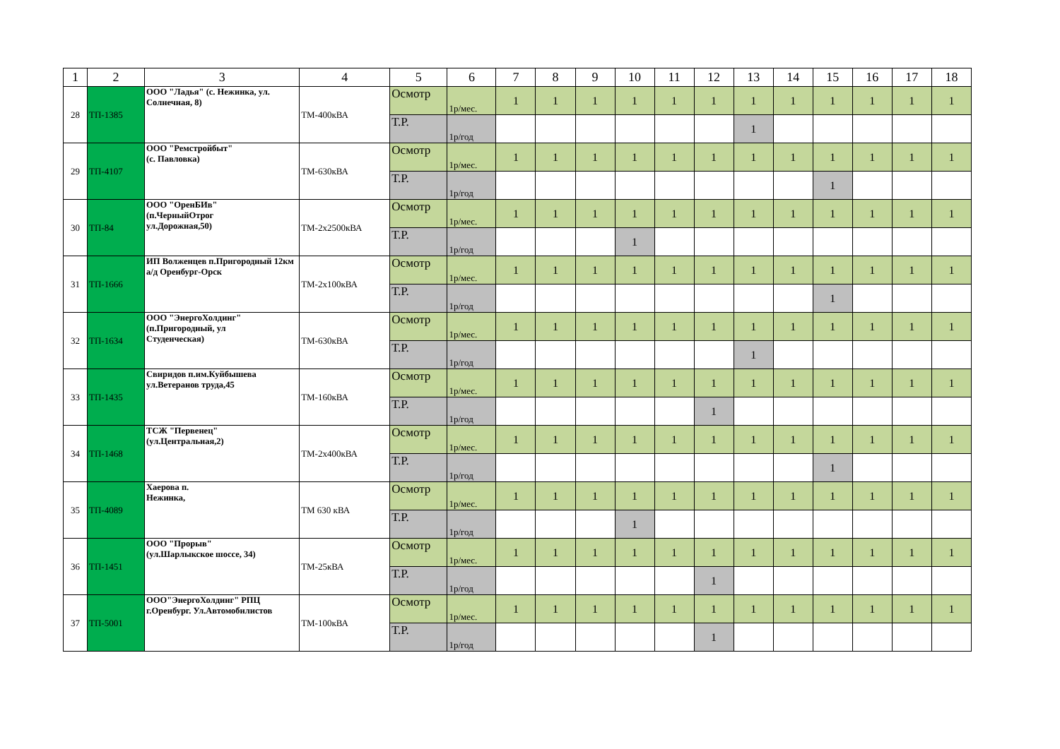| 1 | 2 | 3 | 4 | 5 | 6 | 7 | 8 | 9 | 10 | 11 | 12 | 13 | 14 | 15 | 16 | 17 | 18 |
| --- | --- | --- | --- | --- | --- | --- | --- | --- | --- | --- | --- | --- | --- | --- | --- | --- | --- |
| 28 | ТП-1385 | ООО "Ладья" (с. Нежинка, ул. Солнечная, 8) | ТМ-400кВА | Осмотр | 1р/мес. | 1 | 1 | 1 | 1 | 1 | 1 | 1 | 1 | 1 | 1 | 1 | 1 |
| | | | | Т.Р. | 1р/год | | | | | | | 1 | | | | | |
| 29 | ТП-4107 | ООО "Ремстройбыт" (с. Павловка) | ТМ-630кВА | Осмотр | 1р/мес. | 1 | 1 | 1 | 1 | 1 | 1 | 1 | 1 | 1 | 1 | 1 | 1 |
| | | | | Т.Р. | 1р/год | | | | | | | | | 1 | | | |
| 30 | ТП-84 | ООО "ОренБИв" (п.ЧерныйОтрог ул.Дорожная,50) | ТМ-2х2500кВА | Осмотр | 1р/мес. | 1 | 1 | 1 | 1 | 1 | 1 | 1 | 1 | 1 | 1 | 1 | 1 |
| | | | | Т.Р. | 1р/год | | | | 1 | | | | | | | | |
| 31 | ТП-1666 | ИП Волженцев п.Пригородный 12км а/д Оренбург-Орск | ТМ-2х100кВА | Осмотр | 1р/мес. | 1 | 1 | 1 | 1 | 1 | 1 | 1 | 1 | 1 | 1 | 1 | 1 |
| | | | | Т.Р. | 1р/год | | | | | | | | | 1 | | | |
| 32 | ТП-1634 | ООО "ЭнергоХолдинг" (п.Пригородный, ул Студенческая) | ТМ-630кВА | Осмотр | 1р/мес. | 1 | 1 | 1 | 1 | 1 | 1 | 1 | 1 | 1 | 1 | 1 | 1 |
| | | | | Т.Р. | 1р/год | | | | | | | 1 | | | | | |
| 33 | ТП-1435 | Свиридов п.им.Куйбышева ул.Ветеранов труда,45 | ТМ-160кВА | Осмотр | 1р/мес. | 1 | 1 | 1 | 1 | 1 | 1 | 1 | 1 | 1 | 1 | 1 | 1 |
| | | | | Т.Р. | 1р/год | | | | | | 1 | | | | | | |
| 34 | ТП-1468 | ТСЖ "Первенец" (ул.Центральная,2) | ТМ-2х400кВА | Осмотр | 1р/мес. | 1 | 1 | 1 | 1 | 1 | 1 | 1 | 1 | 1 | 1 | 1 | 1 |
| | | | | Т.Р. | 1р/год | | | | | | | | | 1 | | | |
| 35 | ТП-4089 | Хаерова п. Нежинка, | ТМ 630 кВА | Осмотр | 1р/мес. | 1 | 1 | 1 | 1 | 1 | 1 | 1 | 1 | 1 | 1 | 1 | 1 |
| | | | | Т.Р. | 1р/год | | | | 1 | | | | | | | | |
| 36 | ТП-1451 | ООО "Прорыв" (ул.Шарлыкское шоссе, 34) | ТМ-25кВА | Осмотр | 1р/мес. | 1 | 1 | 1 | 1 | 1 | 1 | 1 | 1 | 1 | 1 | 1 | 1 |
| | | | | Т.Р. | 1р/год | | | | | | 1 | | | | | | |
| 37 | ТП-5001 | ООО"ЭнергоХолдинг" РПЦ г.Оренбург. Ул.Автомобилистов | ТМ-100кВА | Осмотр | 1р/мес. | 1 | 1 | 1 | 1 | 1 | 1 | 1 | 1 | 1 | 1 | 1 | 1 |
| | | | | Т.Р. | 1р/год | | | | | | 1 | | | | | | |